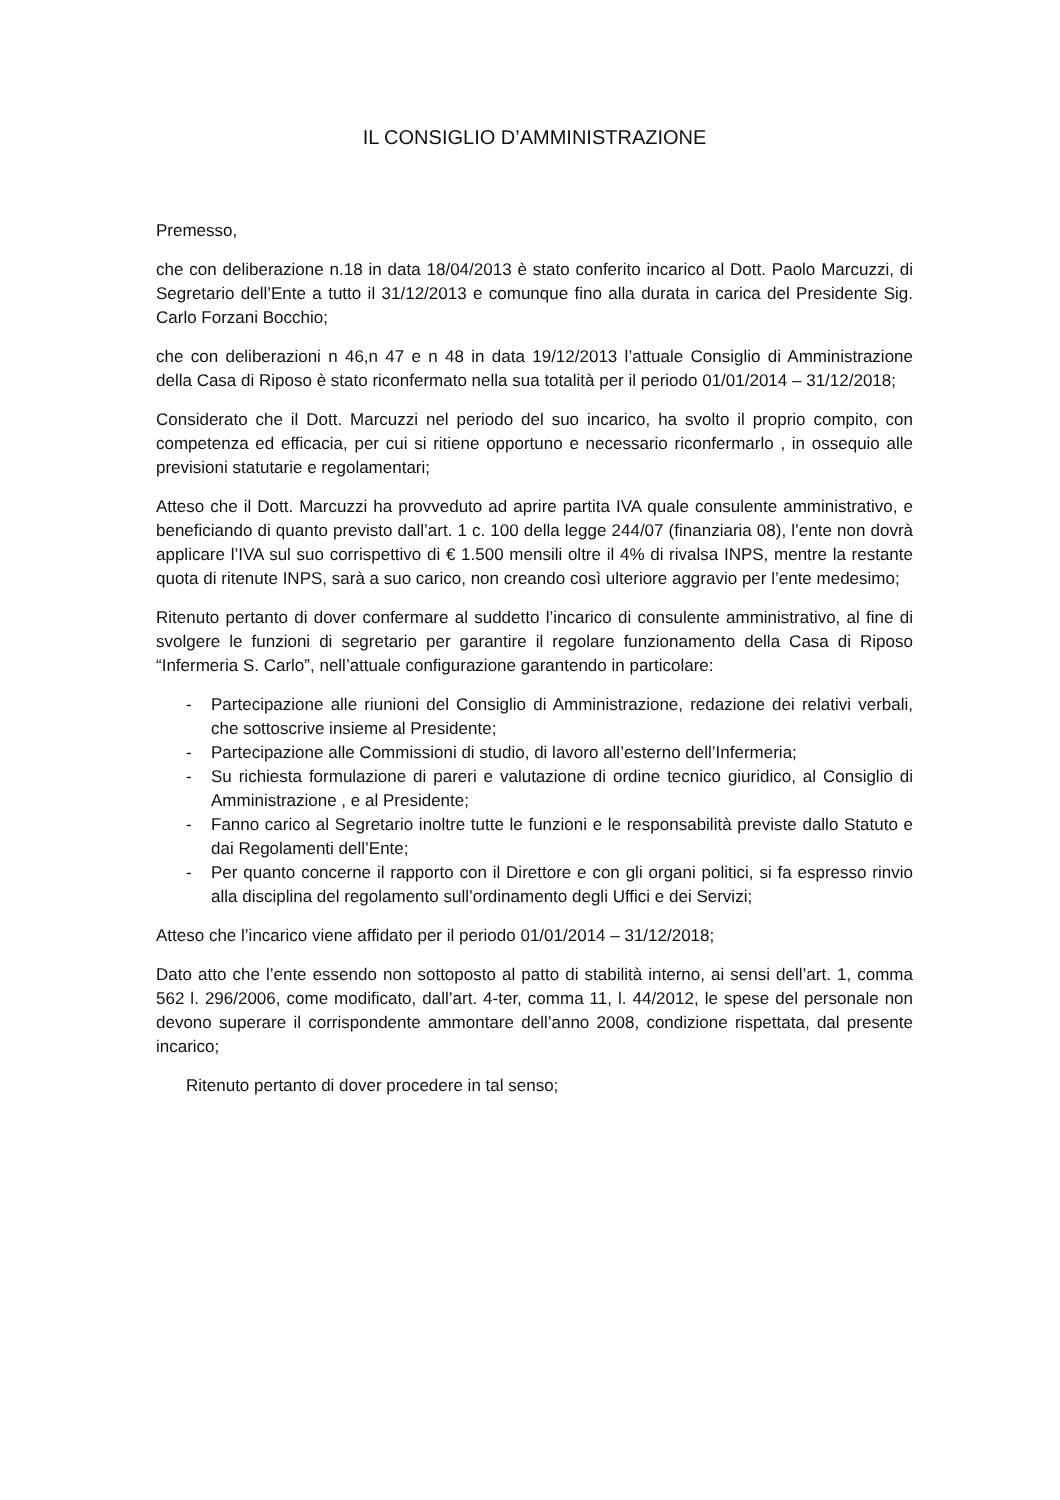IL CONSIGLIO D’AMMINISTRAZIONE
Premesso,
che con deliberazione n.18 in data 18/04/2013 è stato conferito incarico al Dott. Paolo Marcuzzi, di Segretario dell’Ente a tutto il 31/12/2013 e comunque fino alla durata in carica del Presidente Sig. Carlo Forzani Bocchio;
che con deliberazioni n 46,n 47 e n 48 in data 19/12/2013 l’attuale Consiglio di Amministrazione della Casa di Riposo è stato riconfermato nella sua totalità per il periodo 01/01/2014 – 31/12/2018;
Considerato che il Dott. Marcuzzi nel periodo del suo incarico, ha svolto il proprio compito, con competenza ed efficacia, per cui si ritiene opportuno e necessario riconfermarlo , in ossequio alle previsioni statutarie e regolamentari;
Atteso che il Dott. Marcuzzi ha provveduto ad aprire partita IVA quale consulente amministrativo, e beneficiando di quanto previsto dall’art. 1 c. 100 della legge 244/07 (finanziaria 08), l’ente non dovrà applicare l’IVA sul suo corrispettivo di € 1.500 mensili oltre il 4% di rivalsa INPS, mentre la restante quota di ritenute INPS, sarà a suo carico, non creando così ulteriore aggravio per l’ente medesimo;
Ritenuto pertanto di dover confermare al suddetto l’incarico di consulente amministrativo, al fine di svolgere le funzioni di segretario per garantire il regolare funzionamento della Casa di Riposo “Infermeria S. Carlo”, nell’attuale configurazione garantendo in particolare:
- Partecipazione alle riunioni del Consiglio di Amministrazione, redazione dei relativi verbali, che sottoscrive insieme al Presidente;
- Partecipazione alle Commissioni di studio, di lavoro all’esterno dell’Infermeria;
- Su richiesta formulazione di pareri e valutazione di ordine tecnico giuridico, al Consiglio di Amministrazione , e al Presidente;
- Fanno carico al Segretario inoltre tutte le funzioni e le responsabilità previste dallo Statuto e dai Regolamenti dell’Ente;
- Per quanto concerne il rapporto con il Direttore e con gli organi politici, si fa espresso rinvio alla disciplina del regolamento sull’ordinamento degli Uffici e dei Servizi;
Atteso che l’incarico viene affidato per il periodo 01/01/2014 – 31/12/2018;
Dato atto che l’ente essendo non sottoposto al patto di stabilità interno, ai sensi dell’art. 1, comma 562 l. 296/2006, come modificato, dall’art. 4-ter, comma 11, l. 44/2012, le spese del personale non devono superare il corrispondente ammontare dell’anno 2008, condizione rispettata, dal presente incarico;
Ritenuto pertanto di dover procedere in tal senso;